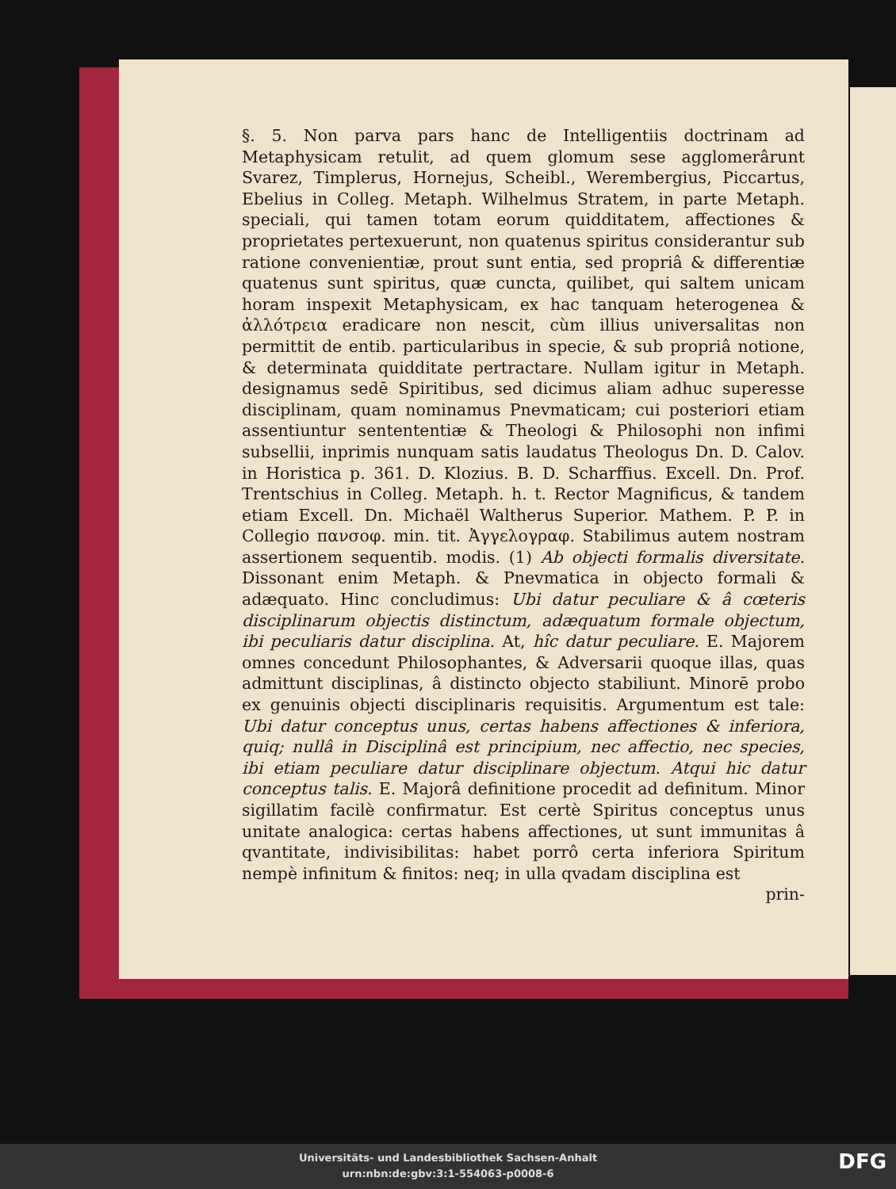§. 5. Non parva pars hanc de Intelligentiis doctrinam ad Metaphysicam retulit, ad quem glomum sese agglomerârunt Svarez, Timplerus, Hornejus, Scheibl., Werembergius, Piccartus, Ebelius in Colleg. Metaph. Wilhelmus Stratem, in parte Metaph. speciali, qui tamen totam eorum quidditatem, affectiones & proprietates pertexuerunt, non quatenus spiritus considerantur sub ratione convenientiæ, prout sunt entia, sed propriâ & differentiæ quatenus sunt spiritus, quæ cuncta, quilibet, qui saltem unicam horam inspexit Metaphysicam, ex hac tanquam heterogenea & ἀλλότρεια eradicare non nescit, cùm illius universalitas non permittit de entib. particularibus in specie, & sub propriâ notione, & determinata quidditate pertractare. Nullam igitur in Metaph. designamus sedē Spiritibus, sed dicimus aliam adhuc superesse disciplinam, quam nominamus Pnevmaticam; cui posteriori etiam assentiuntur sentententiæ & Theologi & Philosophi non infimi subsellii, inprimis nunquam satis laudatus Theologus Dn. D. Calov. in Horistica p. 361. D. Klozius. B. D. Scharffius. Excell. Dn. Prof. Trentschius in Colleg. Metaph. h. t. Rector Magnificus, & tandem etiam Excell. Dn. Michaël Waltherus Superior. Mathem. P. P. in Collegio πανσοφ. min. tit. Ἀγγελογραφ. Stabilimus autem nostram assertionem sequentib. modis. (1) Ab objecti formalis diversitate. Dissonant enim Metaph. & Pnevmatica in objecto formali & adæquato. Hinc concludimus: Ubi datur peculiare & â cœteris disciplinarum objectis distinctum, adæquatum formale objectum, ibi peculiaris datur disciplina. At, hîc datur peculiare. E. Majorem omnes concedunt Philosophantes, & Adversarii quoque illas, quas admittunt disciplinas, â distincto objecto stabiliunt. Minorē probo ex genuinis objecti disciplinaris requisitis. Argumentum est tale: Ubi datur conceptus unus, certas habens affectiones & inferiora, quiq; nullâ in Disciplinâ est principium, nec affectio, nec species, ibi etiam peculiare datur disciplinare objectum. Atqui hic datur conceptus talis. E. Majorâ definitione procedit ad definitum. Minor sigillatim facilè confirmatur. Est certè Spiritus conceptus unus unitate analogica: certas habens affectiones, ut sunt immunitas â qvantitate, indivisibilitas: habet porrô certa inferiora Spiritum nempè infinitum & finitos: neq; in ulla qvadam disciplina est
prin-
Universitäts- und Landesbibliothek Sachsen-Anhalt
urn:nbn:de:gbv:3:1-554063-p0008-6
DFG